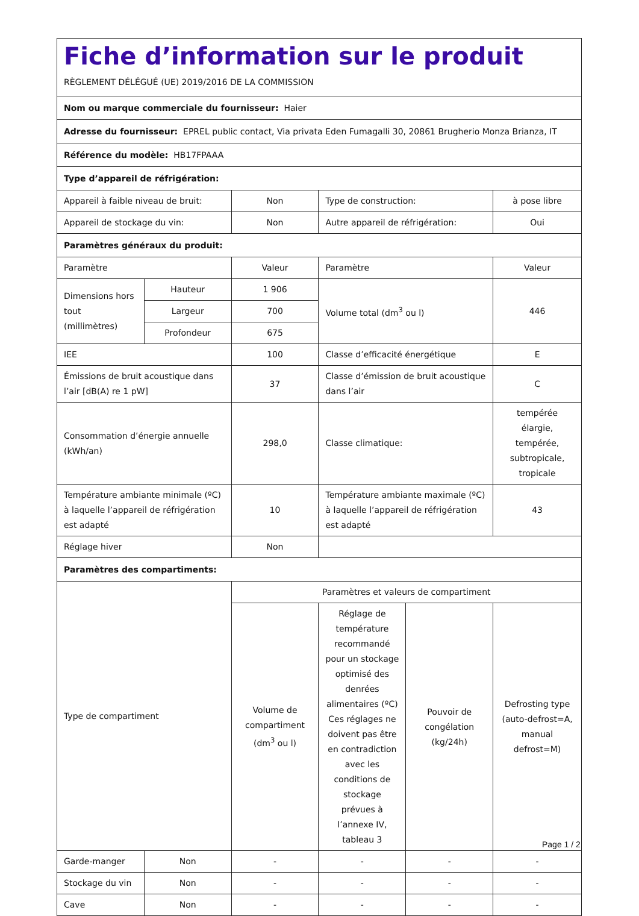| Fiche d’information sur le produit RÈGLEMENT DÉLÉGUÉ (UE) 2019/2016 DE LA COMMISSION | | | | | |
| Nom ou marque commerciale du fournisseur: Haier | | | | | |
| Adresse du fournisseur: EPREL public contact, Via privata Eden Fumagalli 30, 20861 Brugherio Monza Brianza, IT | | | | | |
| Référence du modèle: HB17FPAAA | | | | | |
| Type d’appareil de réfrigération: | | | | | |
| Appareil à faible niveau de bruit: | | Non | Type de construction: | | à pose libre |
| Appareil de stockage du vin: | | Non | Autre appareil de réfrigération: | | Oui |
| Paramètres généraux du produit: | | | | | |
| Paramètre | | Valeur | Paramètre | | Valeur |
| Dimensions hors tout (millimètres) | Hauteur | 1 906 | Volume total (dm<sup>3</sup> ou l) | | 446 |
| | Largeur | 700 | | | |
| | Profondeur | 675 | | | |
| IEE | | 100 | Classe d’efficacité énergétique | | E |
| Émissions de bruit acoustique dans l’air [dB(A) re 1 pW] | | 37 | Classe d’émission de bruit acoustique dans l’air | | C |
| Consommation d’énergie annuelle (kWh/an) | | 298,0 | Classe climatique: | | tempérée élargie, tempérée, subtropicale, tropicale |
| Température ambiante minimale (ºC) à laquelle l’appareil de réfrigération est adapté | | 10 | Température ambiante maximale (ºC) à laquelle l’appareil de réfrigération est adapté | | 43 |
| Réglage hiver | | Non | | | |
| Paramètres des compartiments: | | | | | |
| Type de compartiment | | Paramètres et valeurs de compartiment | | | |
| | | Volume de compartiment (dm<sup>3</sup> ou l) | Réglage de température recommandé pour un stockage optimisé des denrées alimentaires (ºC) Ces réglages ne doivent pas être en contradiction avec les conditions de stockage prévues à l’annexe IV, tableau 3 | Pouvoir de congélation (kg/24h) | Defrosting type (auto-defrost=A, manual defrost=M) |
| Garde-manger | Non | - | - | - | - |
| Stockage du vin | Non | - | - | - | - |
| Cave | Non | - | - | - | - |
Page 1 / 2